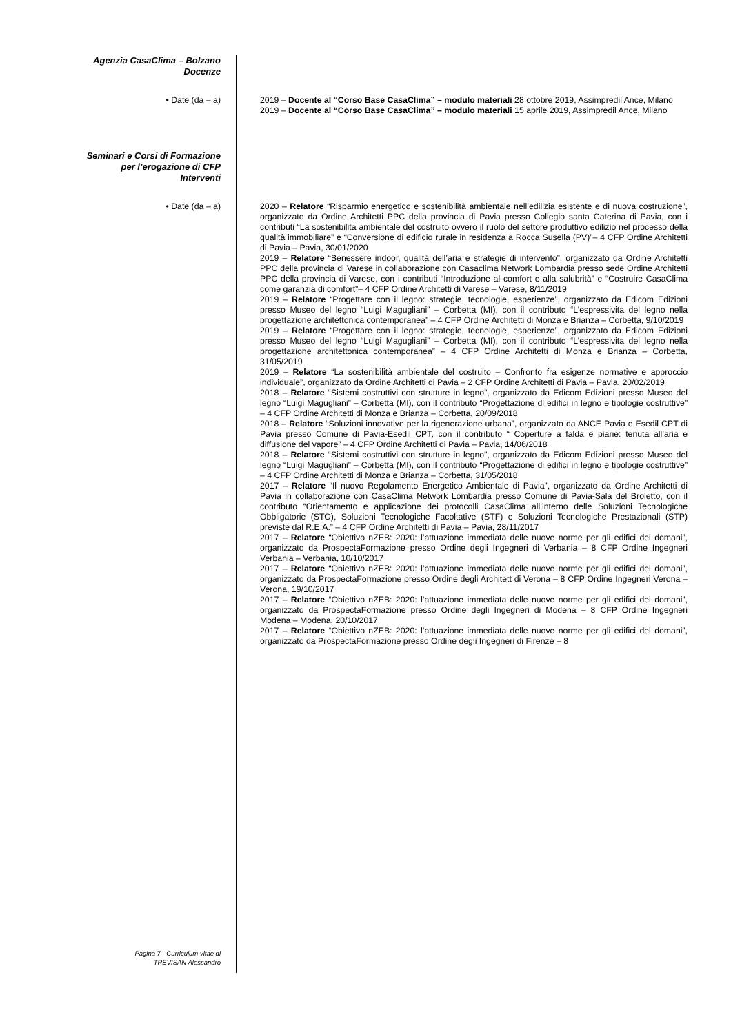Agenzia CasaClima – Bolzano
Docenze
• Date (da – a) 2019 – Docente al “Corso Base CasaClima” – modulo materiali 28 ottobre 2019, Assimpredil Ance, Milano
2019 – Docente al “Corso Base CasaClima” – modulo materiali 15 aprile 2019, Assimpredil Ance, Milano
Seminari e Corsi di Formazione
per l’erogazione di CFP
Interventi
• Date (da – a) 2020 – Relatore “Risparmio energetico e sostenibilità ambientale nell’edilizia esistente e di nuova costruzione”, organizzato da Ordine Architetti PPC della provincia di Pavia presso Collegio santa Caterina di Pavia, con i contributi “La sostenibilità ambientale del costruito ovvero il ruolo del settore produttivo edilizio nel processo della qualità immobiliare” e “Conversione di edificio rurale in residenza a Rocca Susella (PV)”– 4 CFP Ordine Architetti di Pavia – Pavia, 30/01/2020
2019 – Relatore “Benessere indoor, qualità dell’aria e strategie di intervento”, organizzato da Ordine Architetti PPC della provincia di Varese in collaborazione con Casaclima Network Lombardia presso sede Ordine Architetti PPC della provincia di Varese, con i contributi “Introduzione al comfort e alla salubrità” e “Costruire CasaClima come garanzia di comfort”– 4 CFP Ordine Architetti di Varese – Varese, 8/11/2019
2019 – Relatore “Progettare con il legno: strategie, tecnologie, esperienze”, organizzato da Edicom Edizioni presso Museo del legno “Luigi Magugliani” – Corbetta (MI), con il contributo “L’espressivita del legno nella progettazione architettonica contemporanea” – 4 CFP Ordine Architetti di Monza e Brianza – Corbetta, 9/10/2019
2019 – Relatore “Progettare con il legno: strategie, tecnologie, esperienze”, organizzato da Edicom Edizioni presso Museo del legno “Luigi Magugliani” – Corbetta (MI), con il contributo “L’espressivita del legno nella progettazione architettonica contemporanea” – 4 CFP Ordine Architetti di Monza e Brianza – Corbetta, 31/05/2019
2019 – Relatore “La sostenibilità ambientale del costruito – Confronto fra esigenze normative e approccio individuale”, organizzato da Ordine Architetti di Pavia – 2 CFP Ordine Architetti di Pavia – Pavia, 20/02/2019
2018 – Relatore “Sistemi costruttivi con strutture in legno”, organizzato da Edicom Edizioni presso Museo del legno “Luigi Magugliani” – Corbetta (MI), con il contributo “Progettazione di edifici in legno e tipologie costruttive” – 4 CFP Ordine Architetti di Monza e Brianza – Corbetta, 20/09/2018
2018 – Relatore “Soluzioni innovative per la rigenerazione urbana”, organizzato da ANCE Pavia e Esedil CPT di Pavia presso Comune di Pavia-Esedil CPT, con il contributo “ Coperture a falda e piane: tenuta all’aria e diffusione del vapore” – 4 CFP Ordine Architetti di Pavia – Pavia, 14/06/2018
2018 – Relatore “Sistemi costruttivi con strutture in legno”, organizzato da Edicom Edizioni presso Museo del legno “Luigi Magugliani” – Corbetta (MI), con il contributo “Progettazione di edifici in legno e tipologie costruttive” – 4 CFP Ordine Architetti di Monza e Brianza – Corbetta, 31/05/2018
2017 – Relatore “Il nuovo Regolamento Energetico Ambientale di Pavia”, organizzato da Ordine Architetti di Pavia in collaborazione con CasaClima Network Lombardia presso Comune di Pavia-Sala del Broletto, con il contributo “Orientamento e applicazione dei protocolli CasaClima all’interno delle Soluzioni Tecnologiche Obbligatorie (STO), Soluzioni Tecnologiche Facoltative (STF) e Soluzioni Tecnologiche Prestazionali (STP) previste dal R.E.A.” – 4 CFP Ordine Architetti di Pavia – Pavia, 28/11/2017
2017 – Relatore “Obiettivo nZEB: 2020: l’attuazione immediata delle nuove norme per gli edifici del domani”, organizzato da ProspectaFormazione presso Ordine degli Ingegneri di Verbania – 8 CFP Ordine Ingegneri Verbania – Verbania, 10/10/2017
2017 – Relatore “Obiettivo nZEB: 2020: l’attuazione immediata delle nuove norme per gli edifici del domani”, organizzato da ProspectaFormazione presso Ordine degli Architett di Verona – 8 CFP Ordine Ingegneri Verona – Verona, 19/10/2017
2017 – Relatore “Obiettivo nZEB: 2020: l’attuazione immediata delle nuove norme per gli edifici del domani”, organizzato da ProspectaFormazione presso Ordine degli Ingegneri di Modena – 8 CFP Ordine Ingegneri Modena – Modena, 20/10/2017
2017 – Relatore “Obiettivo nZEB: 2020: l’attuazione immediata delle nuove norme per gli edifici del domani”, organizzato da ProspectaFormazione presso Ordine degli Ingegneri di Firenze – 8
Pagina 7 - Curriculum vitae di
TREVISAN Alessandro